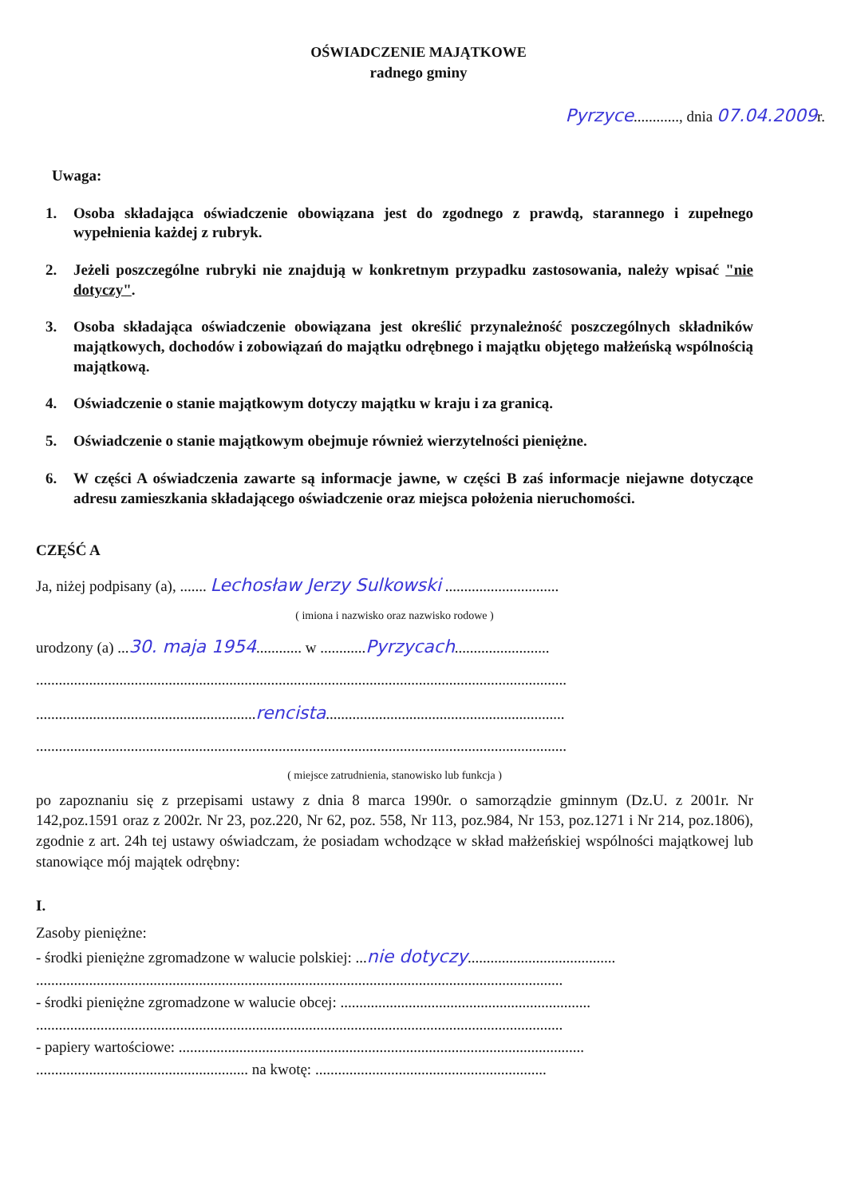OŚWIADCZENIE MAJĄTKOWE
radnego gminy
Pyrzyce............, dnia 07.04.2009r.
Uwaga:
1. Osoba składająca oświadczenie obowiązana jest do zgodnego z prawdą, starannego i zupełnego wypełnienia każdej z rubryk.
2. Jeżeli poszczególne rubryki nie znajdują w konkretnym przypadku zastosowania, należy wpisać "nie dotyczy".
3. Osoba składająca oświadczenie obowiązana jest określić przynależność poszczególnych składników majątkowych, dochodów i zobowiązań do majątku odrębnego i majątku objętego małżeńską wspólnością majątkową.
4. Oświadczenie o stanie majątkowym dotyczy majątku w kraju i za granicą.
5. Oświadczenie o stanie majątkowym obejmuje również wierzytelności pieniężne.
6. W części A oświadczenia zawarte są informacje jawne, w części B zaś informacje niejawne dotyczące adresu zamieszkania składającego oświadczenie oraz miejsca położenia nieruchomości.
CZĘŚĆ A
Ja, niżej podpisany (a), ....... Lechosław Jerzy Sulkowski ..............................
( imiona i nazwisko oraz nazwisko rodowe )
urodzony (a) ...30. maja 1954............ w ............Pyrzycach.........................
............................................................................................................................................
..........................................................rencista...............................................................
............................................................................................................................................
( miejsce zatrudnienia, stanowisko lub funkcja )
po zapoznaniu się z przepisami ustawy z dnia 8 marca 1990r. o samorządzie gminnym (Dz.U. z 2001r. Nr 142,poz.1591 oraz z 2002r. Nr 23, poz.220, Nr 62, poz. 558, Nr 113, poz.984, Nr 153, poz.1271 i Nr 214, poz.1806), zgodnie z art. 24h tej ustawy oświadczam, że posiadam wchodzące w skład małżeńskiej wspólności majątkowej lub stanowiące mój majątek odrębny:
I.
Zasoby pieniężne:
- środki pieniężne zgromadzone w walucie polskiej: ...nie dotyczy.......................................
...........................................................................................................................................
- środki pieniężne zgromadzone w walucie obcej: ..................................................................
...........................................................................................................................................
- papiery wartościowe: ...........................................................................................................
........................................................ na kwotę: .............................................................